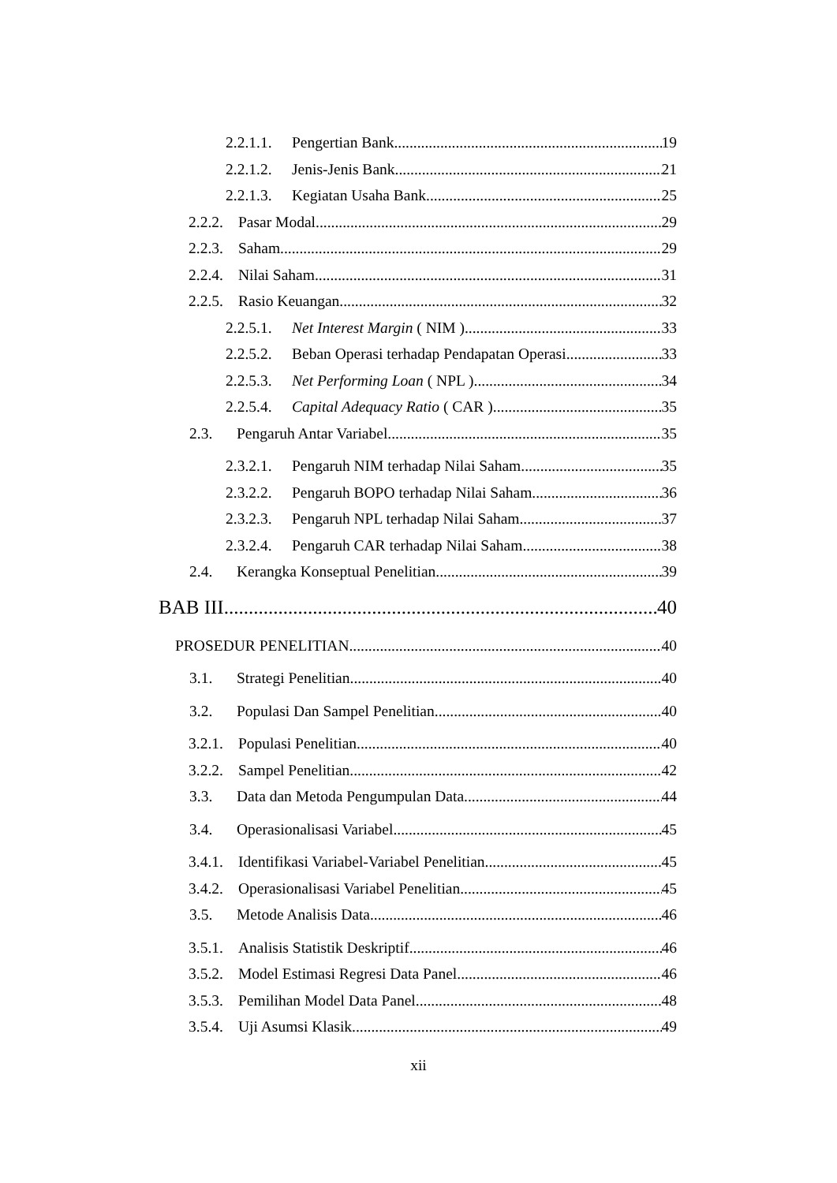2.2.1.1. Pengertian Bank 19
2.2.1.2. Jenis-Jenis Bank 21
2.2.1.3. Kegiatan Usaha Bank 25
2.2.2. Pasar Modal 29
2.2.3. Saham 29
2.2.4. Nilai Saham 31
2.2.5. Rasio Keuangan 32
2.2.5.1. Net Interest Margin ( NIM ) 33
2.2.5.2. Beban Operasi terhadap Pendapatan Operasi 33
2.2.5.3. Net Performing Loan ( NPL ) 34
2.2.5.4. Capital Adequacy Ratio ( CAR ) 35
2.3. Pengaruh Antar Variabel 35
2.3.2.1. Pengaruh NIM terhadap Nilai Saham 35
2.3.2.2. Pengaruh BOPO terhadap Nilai Saham 36
2.3.2.3. Pengaruh NPL terhadap Nilai Saham 37
2.3.2.4. Pengaruh CAR terhadap Nilai Saham 38
2.4. Kerangka Konseptual Penelitian 39
BAB III 40
PROSEDUR PENELITIAN 40
3.1. Strategi Penelitian 40
3.2. Populasi Dan Sampel Penelitian 40
3.2.1. Populasi Penelitian 40
3.2.2. Sampel Penelitian 42
3.3. Data dan Metoda Pengumpulan Data 44
3.4. Operasionalisasi Variabel 45
3.4.1. Identifikasi Variabel-Variabel Penelitian 45
3.4.2. Operasionalisasi Variabel Penelitian 45
3.5. Metode Analisis Data 46
3.5.1. Analisis Statistik Deskriptif 46
3.5.2. Model Estimasi Regresi Data Panel 46
3.5.3. Pemilihan Model Data Panel 48
3.5.4. Uji Asumsi Klasik 49
xii